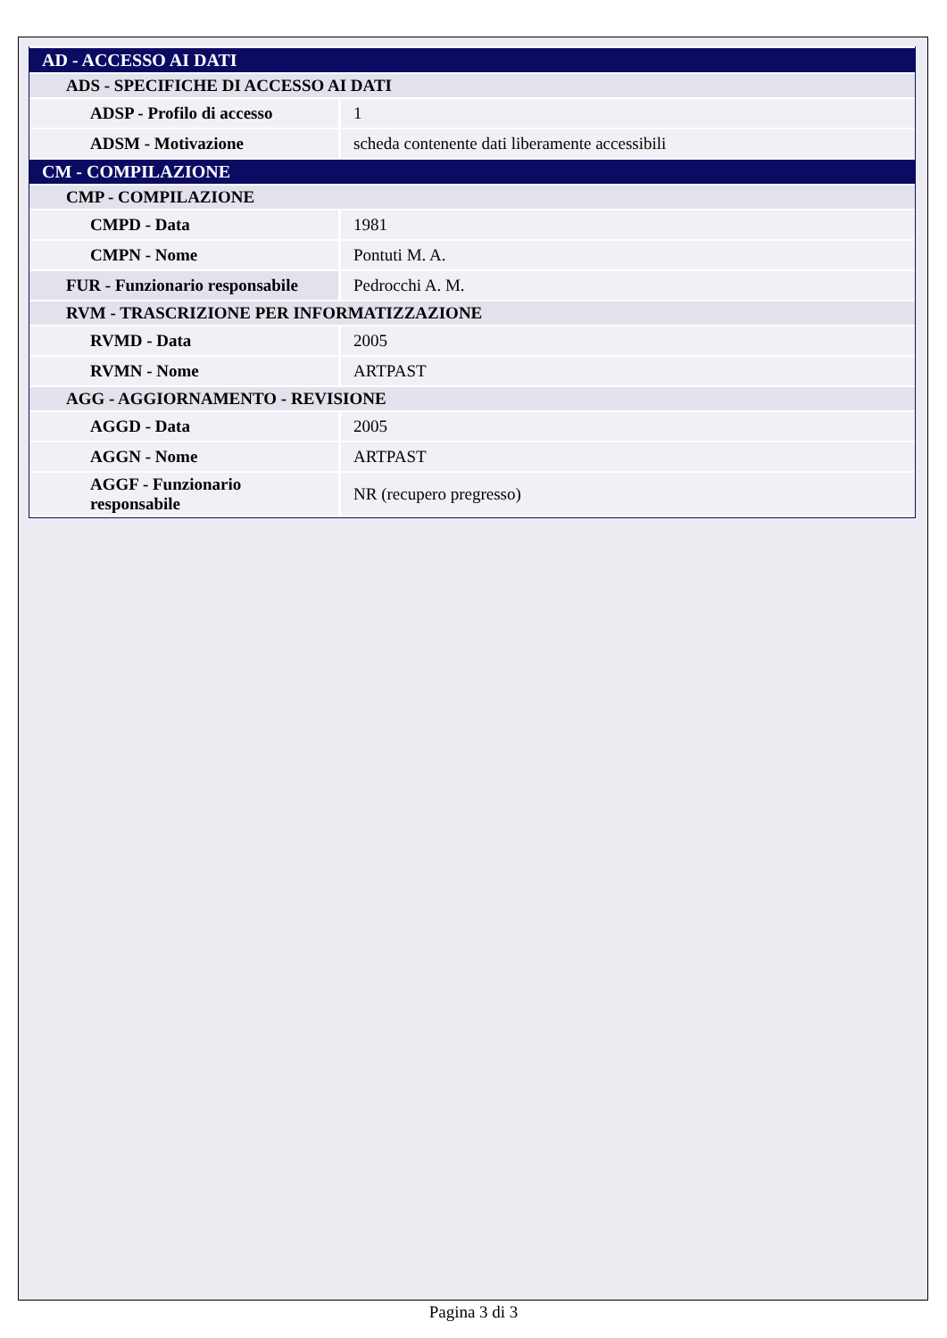| AD - ACCESSO AI DATI | |
| ADS - SPECIFICHE DI ACCESSO AI DATI | |
| ADSP - Profilo di accesso | 1 |
| ADSM - Motivazione | scheda contenente dati liberamente accessibili |
| CM - COMPILAZIONE | |
| CMP - COMPILAZIONE | |
| CMPD - Data | 1981 |
| CMPN - Nome | Pontuti M. A. |
| FUR - Funzionario responsabile | Pedrocchi A. M. |
| RVM - TRASCRIZIONE PER INFORMATIZZAZIONE | |
| RVMD - Data | 2005 |
| RVMN - Nome | ARTPAST |
| AGG - AGGIORNAMENTO - REVISIONE | |
| AGGD - Data | 2005 |
| AGGN - Nome | ARTPAST |
| AGGF - Funzionario responsabile | NR (recupero pregresso) |
Pagina 3 di 3